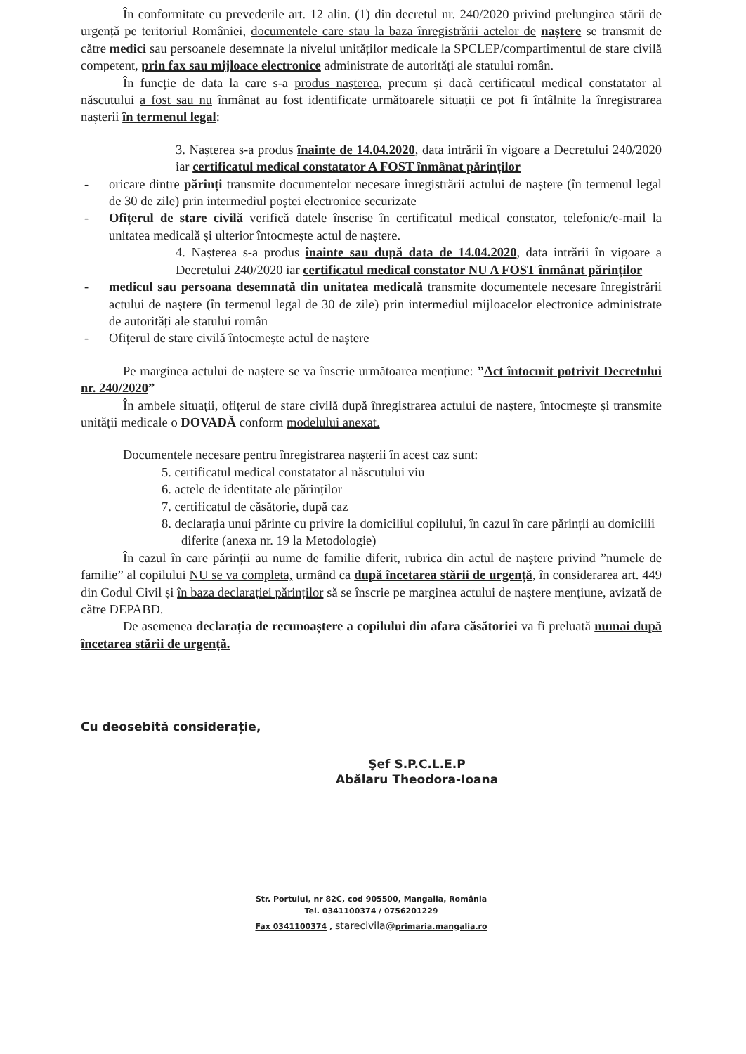În conformitate cu prevederile art. 12 alin. (1) din decretul nr. 240/2020 privind prelungirea stării de urgență pe teritoriul României, documentele care stau la baza înregistrării actelor de naștere se transmit de către medici sau persoanele desemnate la nivelul unităților medicale la SPCLEP/compartimentul de stare civilă competent, prin fax sau mijloace electronice administrate de autorități ale statului român.
În funcție de data la care s-a produs nașterea, precum și dacă certificatul medical constatator al născutului a fost sau nu înmânat au fost identificate următoarele situații ce pot fi întâlnite la înregistrarea nașterii în termenul legal:
3. Nașterea s-a produs înainte de 14.04.2020, data intrării în vigoare a Decretului 240/2020 iar certificatul medical constatator A FOST înmânat părinților
- oricare dintre părinți transmite documentelor necesare înregistrării actului de naștere (în termenul legal de 30 de zile) prin intermediul poștei electronice securizate
- Ofițerul de stare civilă verifică datele înscrise în certificatul medical constator, telefonic/e-mail la unitatea medicală și ulterior întocmește actul de naștere.
4. Nașterea s-a produs înainte sau după data de 14.04.2020, data intrării în vigoare a Decretului 240/2020 iar certificatul medical constator NU A FOST înmânat părinților
- medicul sau persoana desemnată din unitatea medicală transmite documentele necesare înregistrării actului de naștere (în termenul legal de 30 de zile) prin intermediul mijloacelor electronice administrate de autorități ale statului român
- Ofițerul de stare civilă întocmește actul de naștere
Pe marginea actului de naștere se va înscrie următoarea mențiune: ”Act întocmit potrivit Decretului nr. 240/2020”
În ambele situații, ofițerul de stare civilă după înregistrarea actului de naștere, întocmește și transmite unității medicale o DOVADĂ conform modelului anexat.
Documentele necesare pentru înregistrarea nașterii în acest caz sunt:
5. certificatul medical constatator al născutului viu
6. actele de identitate ale părinților
7. certificatul de căsătorie, după caz
8. declarația unui părinte cu privire la domiciliul copilului, în cazul în care părinții au domicilii diferite (anexa nr. 19 la Metodologie)
În cazul în care părinții au nume de familie diferit, rubrica din actul de naștere privind ”numele de familie” al copilului NU se va completa, urmând ca după încetarea stării de urgență, în considerarea art. 449 din Codul Civil și în baza declarației părinților să se înscrie pe marginea actului de naștere mențiune, avizată de către DEPABD.
De asemenea declarația de recunoaștere a copilului din afara căsătoriei va fi preluată numai după încetarea stării de urgență.
Cu deosebită considerație,
Şef S.P.C.L.E.P
Abălaru Theodora-Ioana
Str. Portului, nr 82C, cod 905500, Mangalia, România
Tel. 0341100374 / 0756201229
Fax 0341100374 , starecivila@primaria.mangalia.ro